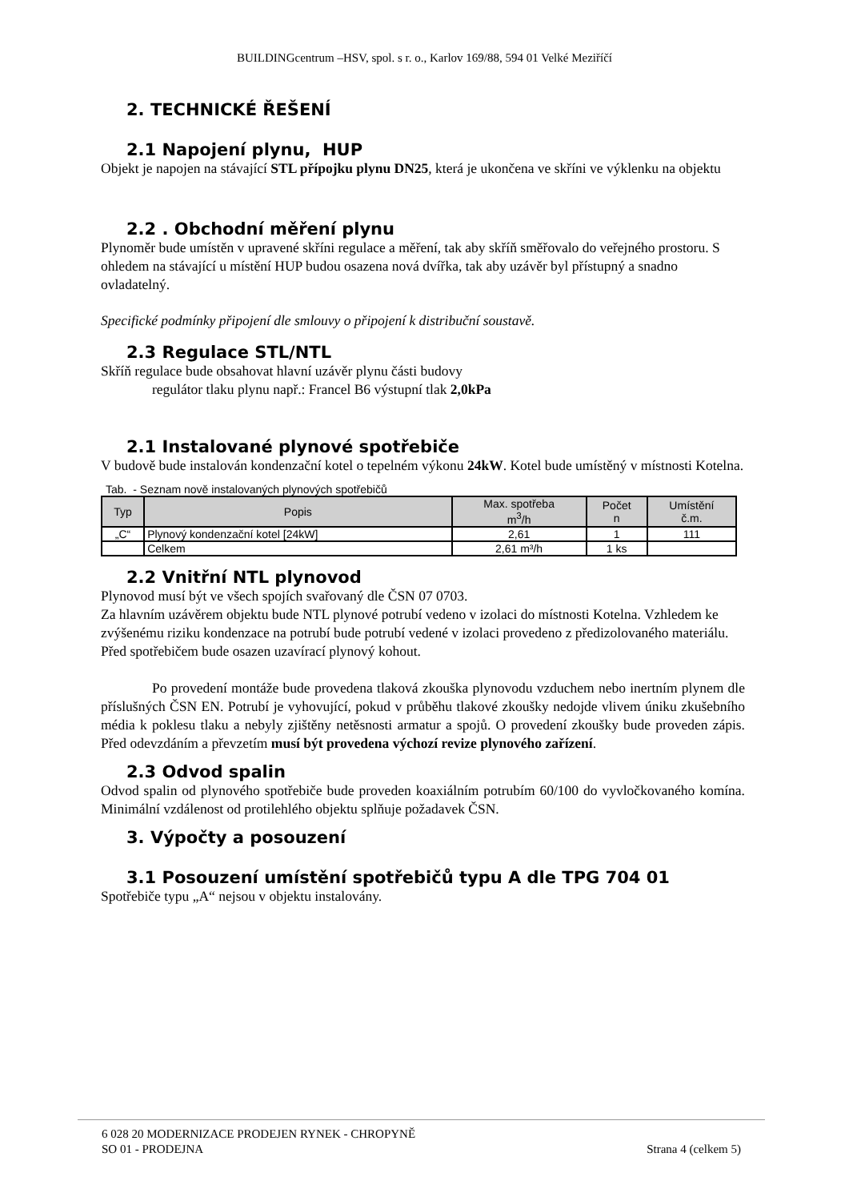BUILDINGcentrum –HSV, spol. s r. o., Karlov 169/88, 594 01 Velké Meziříčí
2. TECHNICKÉ ŘEŠENÍ
2.1 Napojení plynu, HUP
Objekt je napojen na stávající STL přípojku plynu DN25, která je ukončena ve skříni ve výklenku na objektu
2.2 . Obchodní měření plynu
Plynoměr bude umístěn v upravené skříni regulace a měření, tak aby skříň směřovalo do veřejného prostoru. S ohledem na stávající u místění HUP budou osazena nová dvířka, tak aby uzávěr byl přístupný a snadno ovladatelný.
Specifické podmínky připojení dle smlouvy o připojení k distribuční soustavě.
2.3 Regulace STL/NTL
Skříň regulace bude obsahovat hlavní uzávěr plynu části budovy
regulátor tlaku plynu např.: Francel B6 výstupní tlak 2,0kPa
2.1 Instalované plynové spotřebiče
V budově bude instalován kondenzační kotel o tepelném výkonu 24kW. Kotel bude umístěný v místnosti Kotelna.
Tab. - Seznam nově instalovaných plynových spotřebičů
| Typ | Popis | Max. spotřeba m<sup>3</sup>/h | Počet n | Umístění č.m. |
| --- | --- | --- | --- | --- |
| „C“ | Plynový kondenzační kotel [24kW] | 2,61 | 1 | 111 |
| | Celkem | 2,61 m³/h | 1 ks | |
2.2 Vnitřní NTL plynovod
Plynovod musí být ve všech spojích svařovaný dle ČSN 07 0703.
Za hlavním uzávěrem objektu bude NTL plynové potrubí vedeno v izolaci do místnosti Kotelna. Vzhledem ke zvýšenému riziku kondenzace na potrubí bude potrubí vedené v izolaci provedeno z předizolovaného materiálu. Před spotřebičem bude osazen uzavírací plynový kohout.
Po provedení montáže bude provedena tlaková zkouška plynovodu vzduchem nebo inertním plynem dle příslušných ČSN EN. Potrubí je vyhovující, pokud v průběhu tlakové zkoušky nedojde vlivem úniku zkušebního média k poklesu tlaku a nebyly zjištěny netěsnosti armatur a spojů. O provedení zkoušky bude proveden zápis. Před odevzdáním a převzetím musí být provedena výchozí revize plynového zařízení.
2.3 Odvod spalin
Odvod spalin od plynového spotřebiče bude proveden koaxiálním potrubím 60/100 do vyvločkovaného komína. Minimální vzdálenost od protilehlého objektu splňuje požadavek ČSN.
3. Výpočty a posouzení
3.1 Posouzení umístění spotřebičů typu A dle TPG 704 01
Spotřebiče typu „A“ nejsou v objektu instalovány.
6 028 20 MODERNIZACE PRODEJEN RYNEK - CHROPYNĚ
SO 01 - PRODEJNA Strana 4 (celkem 5)